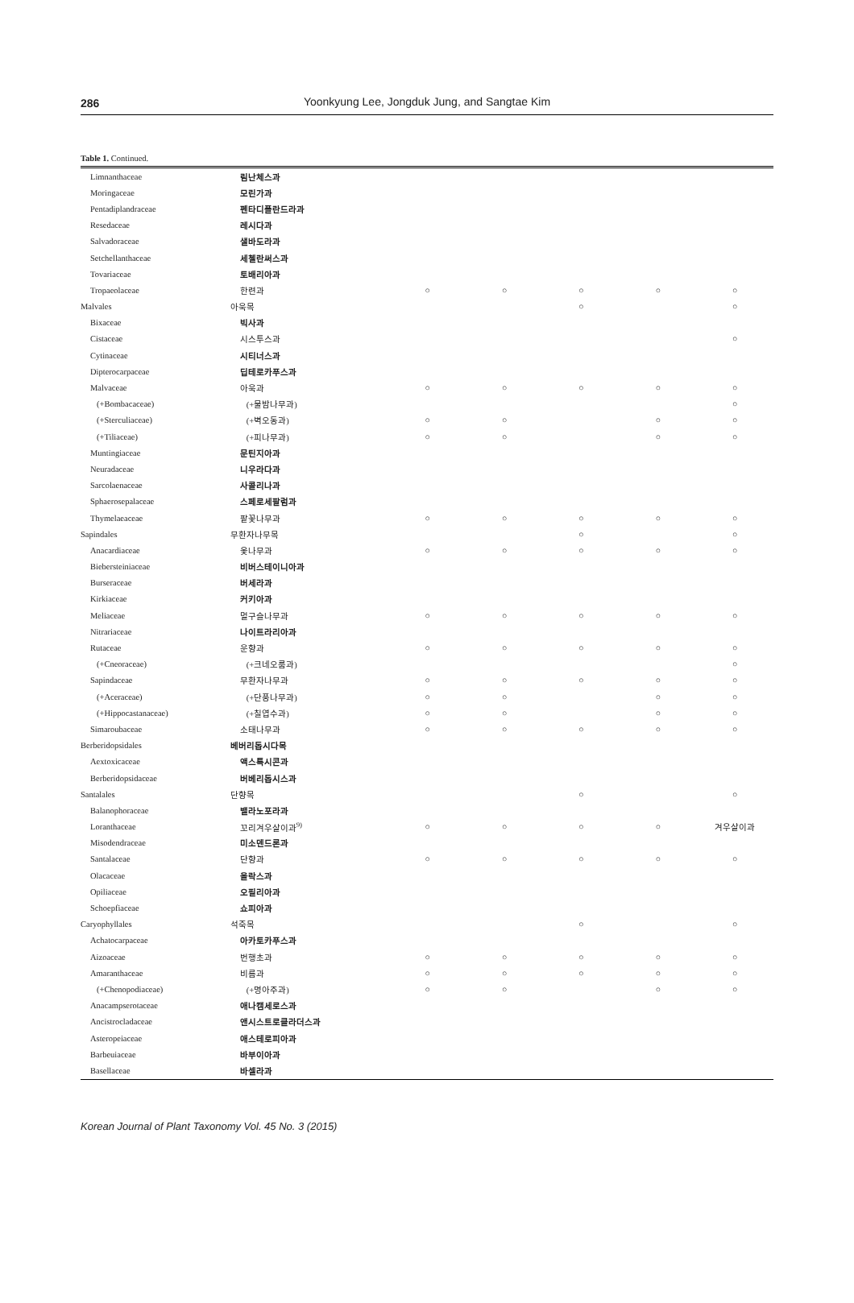286 Yoonkyung Lee, Jongduk Jung, and Sangtae Kim
Table 1. Continued.
| Limnanthaceae | 림난체스과 | | | | | |
| Moringaceae | 모린가과 | | | | | |
| Pentadiplandraceae | 펜타디플란드라과 | | | | | |
| Resedaceae | 레시다과 | | | | | |
| Salvadoraceae | 샐바도라과 | | | | | |
| Setchellanthaceae | 세첼란써스과 | | | | | |
| Tovariaceae | 토배리아과 | | | | | |
| Tropaeolaceae | 한련과 | ○ | ○ | ○ | ○ | ○ |
| Malvales | 아욱목 | | | ○ | | ○ |
| Bixaceae | 빅사과 | | | | | |
| Cistaceae | 시스투스과 | | | | | ○ |
| Cytinaceae | 시티너스과 | | | | | |
| Dipterocarpaceae | 딥테로카푸스과 | | | | | |
| Malvaceae | 아욱과 | ○ | ○ | ○ | ○ | ○ |
| (+Bombacaceae) | (+물밤나무과) | | | | | ○ |
| (+Sterculiaceae) | (+벽오동과) | ○ | ○ | | ○ | ○ |
| (+Tiliaceae) | (+피나무과) | ○ | ○ | | ○ | ○ |
| Muntingiaceae | 문틴지아과 | | | | | |
| Neuradaceae | 니우라다과 | | | | | |
| Sarcolaenaceae | 사콜리나과 | | | | | |
| Sphaerosepalaceae | 스페로세팔럼과 | | | | | |
| Thymelaeaceae | 팥꽃나무과 | ○ | ○ | ○ | ○ | ○ |
| Sapindales | 무환자나무목 | | | ○ | | ○ |
| Anacardiaceae | 옻나무과 | ○ | ○ | ○ | ○ | ○ |
| Biebersteiniaceae | 비버스테이니아과 | | | | | |
| Burseraceae | 버세라과 | | | | | |
| Kirkiaceae | 커키아과 | | | | | |
| Meliaceae | 멀구슬나무과 | ○ | ○ | ○ | ○ | ○ |
| Nitrariaceae | 나이트라리아과 | | | | | |
| Rutaceae | 운향과 | ○ | ○ | ○ | ○ | ○ |
| (+Cneoraceae) | (+크네오룸과) | | | | | ○ |
| Sapindaceae | 무환자나무과 | ○ | ○ | ○ | ○ | ○ |
| (+Aceraceae) | (+단풍나무과) | ○ | ○ | | ○ | ○ |
| (+Hippocastanaceae) | (+칠엽수과) | ○ | ○ | | ○ | ○ |
| Simaroubaceae | 소태나무과 | ○ | ○ | ○ | ○ | ○ |
| Berberidopsidales | 베버리돕시다목 | | | | | |
| Aextoxicaceae | 액스톡시콘과 | | | | | |
| Berberidopsidaceae | 버베리돕시스과 | | | | | |
| Santalales | 단향목 | | | ○ | | ○ |
| Balanophoraceae | 밸라노포라과 | | | | | |
| Loranthaceae | 꼬리겨우살이과<sup>9)</sup> | ○ | ○ | ○ | ○ | 겨우살이과 |
| Misodendraceae | 미소덴드론과 | | | | | |
| Santalaceae | 단향과 | ○ | ○ | ○ | ○ | ○ |
| Olacaceae | 올락스과 | | | | | |
| Opiliaceae | 오필리아과 | | | | | |
| Schoepfiaceae | 쇼피아과 | | | | | |
| Caryophyllales | 석죽목 | | | ○ | | ○ |
| Achatocarpaceae | 아카토카푸스과 | | | | | |
| Aizoaceae | 번행초과 | ○ | ○ | ○ | ○ | ○ |
| Amaranthaceae | 비름과 | ○ | ○ | ○ | ○ | ○ |
| (+Chenopodiaceae) | (+명아주과) | ○ | ○ | | ○ | ○ |
| Anacampserotaceae | 애나캠세로스과 | | | | | |
| Ancistrocladaceae | 앤시스트로클라더스과 | | | | | |
| Asteropeiaceae | 애스테로피아과 | | | | | |
| Barbeuiaceae | 바부이아과 | | | | | |
| Basellaceae | 바셀라과 | | | | | |
Korean Journal of Plant Taxonomy Vol. 45 No. 3 (2015)